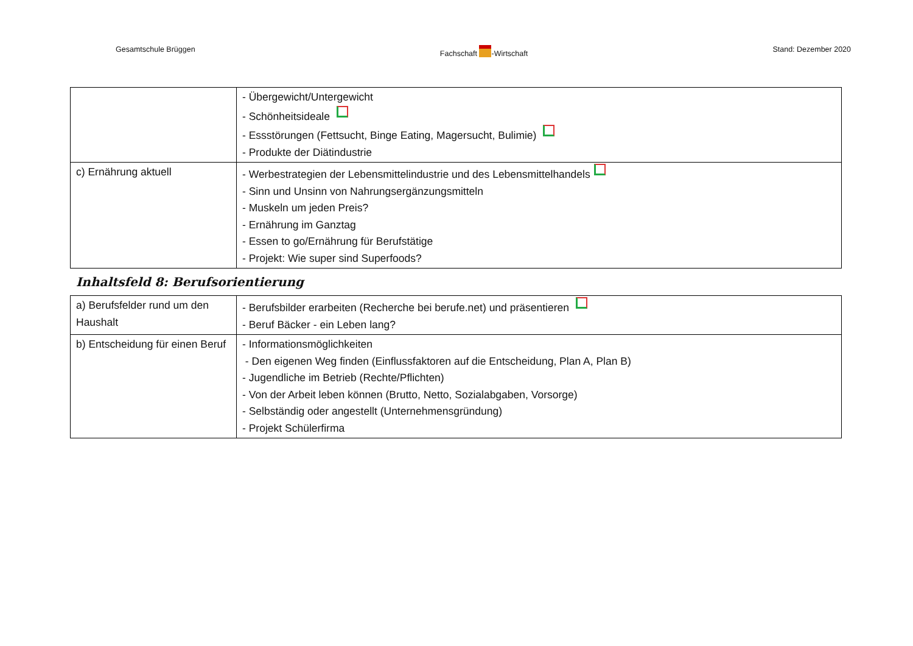Gesamtschule Brüggen Fachschaft -Wirtschaft Stand: Dezember 2020
| | - Übergewicht/Untergewicht - Schönheitsideale - Essstörungen (Fettsucht, Binge Eating, Magersucht, Bulimie) - Produkte der Diätindustrie |
| c) Ernährung aktuell | - Werbestrategien der Lebensmittelindustrie und des Lebensmittelhandels - Sinn und Unsinn von Nahrungsergänzungsmitteln - Muskeln um jeden Preis? - Ernährung im Ganztag - Essen to go/Ernährung für Berufstätige - Projekt: Wie super sind Superfoods? |
Inhaltsfeld 8: Berufsorientierung
| a) Berufsfelder rund um den Haushalt | - Berufsbilder erarbeiten (Recherche bei berufe.net) und präsentieren - Beruf Bäcker - ein Leben lang? |
| b) Entscheidung für einen Beruf | - Informationsmöglichkeiten - Den eigenen Weg finden (Einflussfaktoren auf die Entscheidung, Plan A, Plan B) - Jugendliche im Betrieb (Rechte/Pflichten) - Von der Arbeit leben können (Brutto, Netto, Sozialabgaben, Vorsorge) - Selbständig oder angestellt (Unternehmensgründung) - Projekt Schülerfirma |